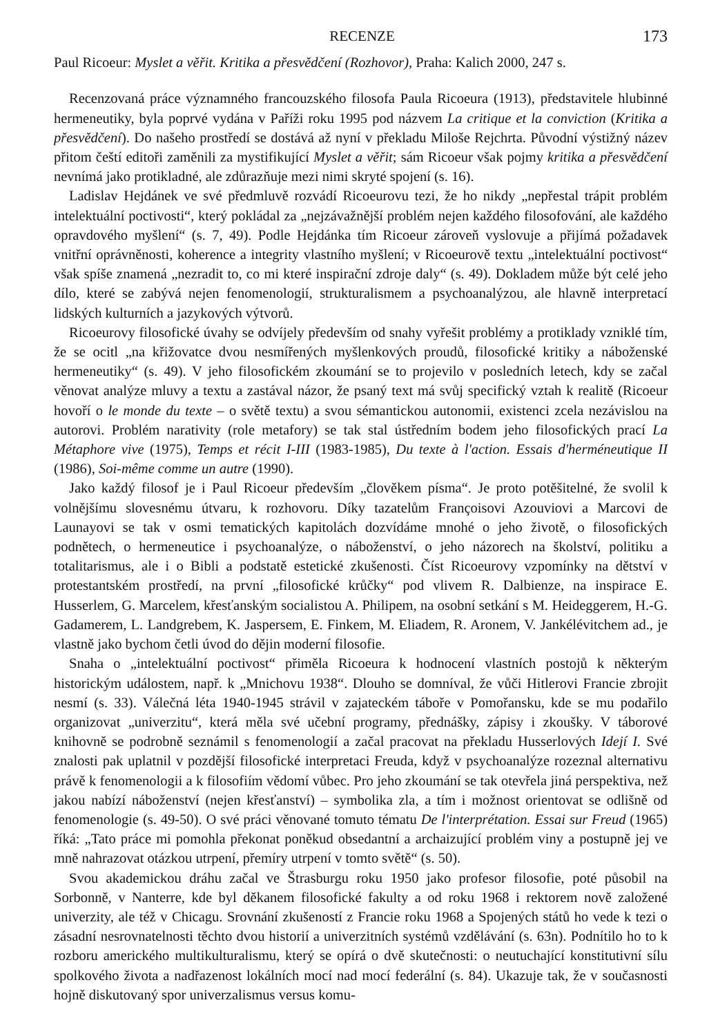RECENZE 173
Paul Ricoeur: Myslet a věřit. Kritika a přesvědčení (Rozhovor), Praha: Kalich 2000, 247 s.
Recenzovaná práce významného francouzského filosofa Paula Ricoeura (1913), představitele hlubinné hermeneutiky, byla poprvé vydána v Paříži roku 1995 pod názvem La critique et la conviction (Kritika a přesvědčení). Do našeho prostředí se dostává až nyní v překladu Miloše Rejchrta. Původní výstižný název přitom čeští editoři zaměnili za mystifikující Myslet a věřit; sám Ricoeur však pojmy kritika a přesvědčení nevnímá jako protikladné, ale zdůrazňuje mezi nimi skryté spojení (s. 16).
Ladislav Hejdánek ve své předmluvě rozvádí Ricoeurovu tezi, že ho nikdy „nepřestal trápit problém intelektuální poctivosti“, který pokládal za „nejzávažnější problém nejen každého filosofování, ale každého opravdového myšlení“ (s. 7, 49). Podle Hejdánka tím Ricoeur zároveň vyslovuje a přijímá požadavek vnitřní oprávněnosti, koherence a integrity vlastního myšlení; v Ricoeurově textu „intelektuální poctivost“ však spíše znamená „nezradit to, co mi které inspirační zdroje daly“ (s. 49). Dokladem může být celé jeho dílo, které se zabývá nejen fenomenologií, strukturalismem a psychoanalýzou, ale hlavně interpretací lidských kulturních a jazykových výtvorů.
Ricoeurovy filosofické úvahy se odvíjely především od snahy vyřešit problémy a protiklady vzniklé tím, že se ocitl „na křižovatce dvou nesmířených myšlenkových proudů, filosofické kritiky a náboženské hermeneutiky“ (s. 49). V jeho filosofickém zkoumání se to projevilo v posledních letech, kdy se začal věnovat analýze mluvy a textu a zastával názor, že psaný text má svůj specifický vztah k realitě (Ricoeur hovoří o le monde du texte – o světě textu) a svou sémantickou autonomii, existenci zcela nezávislou na autorovi. Problém narativity (role metafory) se tak stal ústředním bodem jeho filosofických prací La Métaphore vive (1975), Temps et récit I-III (1983-1985), Du texte à l'action. Essais d'herméneutique II (1986), Soi-même comme un autre (1990).
Jako každý filosof je i Paul Ricoeur především „člověkem písma“. Je proto potěšitelné, že svolil k volnějšímu slovesnému útvaru, k rozhovoru. Díky tazatelům Françoisovi Azouviovi a Marcovi de Launayovi se tak v osmi tematických kapitolách dozvídáme mnohé o jeho životě, o filosofických podnětech, o hermeneutice i psychoanalýze, o náboženství, o jeho názorech na školství, politiku a totalitarismus, ale i o Bibli a podstatě estetické zkušenosti. Číst Ricoeurovy vzpomínky na dětství v protestantském prostředí, na první „filosofické krůčky“ pod vlivem R. Dalbienze, na inspirace E. Husserlem, G. Marcelem, křesťanským socialistou A. Philipem, na osobní setkání s M. Heideggerem, H.-G. Gadamerem, L. Landgrebem, K. Jaspersem, E. Finkem, M. Eliadem, R. Aronem, V. Jankélévitchem ad., je vlastně jako bychom četli úvod do dějin moderní filosofie.
Snaha o „intelektuální poctivost“ přiměla Ricoeura k hodnocení vlastních postojů k některým historickým událostem, např. k „Mnichovu 1938“. Dlouho se domníval, že vůči Hitlerovi Francie zbrojit nesmí (s. 33). Válečná léta 1940-1945 strávil v zajateckém táboře v Pomořansku, kde se mu podařilo organizovat „univerzitu“, která měla své učební programy, přednášky, zápisy i zkoušky. V táborové knihovně se podrobně seznámil s fenomenologií a začal pracovat na překladu Husserlových Idejí I. Své znalosti pak uplatnil v pozdější filosofické interpretaci Freuda, když v psychoanalýze rozeznal alternativu právě k fenomenologii a k filosofiím vědomí vůbec. Pro jeho zkoumání se tak otevřela jiná perspektiva, než jakou nabízí náboženství (nejen křesťanství) – symbolika zla, a tím i možnost orientovat se odlišně od fenomenologie (s. 49-50). O své práci věnované tomuto tématu De l'interprétation. Essai sur Freud (1965) říká: „Tato práce mi pomohla překonat poněkud obsedantní a archaizující problém viny a postupně jej ve mně nahrazovat otázkou utrpení, přemíry utrpení v tomto světě“ (s. 50).
Svou akademickou dráhu začal ve Štrasburgu roku 1950 jako profesor filosofie, poté působil na Sorbonně, v Nanterre, kde byl děkanem filosofické fakulty a od roku 1968 i rektorem nově založené univerzity, ale též v Chicagu. Srovnání zkušeností z Francie roku 1968 a Spojených států ho vede k tezi o zásadní nesrovnatelnosti těchto dvou historií a univerzitních systémů vzdělávání (s. 63n). Podnítilo ho to k rozboru amerického multikulturalismu, který se opírá o dvě skutečnosti: o neutuchající konstitutivní sílu spolkového života a nadřazenost lokálních mocí nad mocí federální (s. 84). Ukazuje tak, že v současnosti hojně diskutovaný spor univerzalismus versus komu-